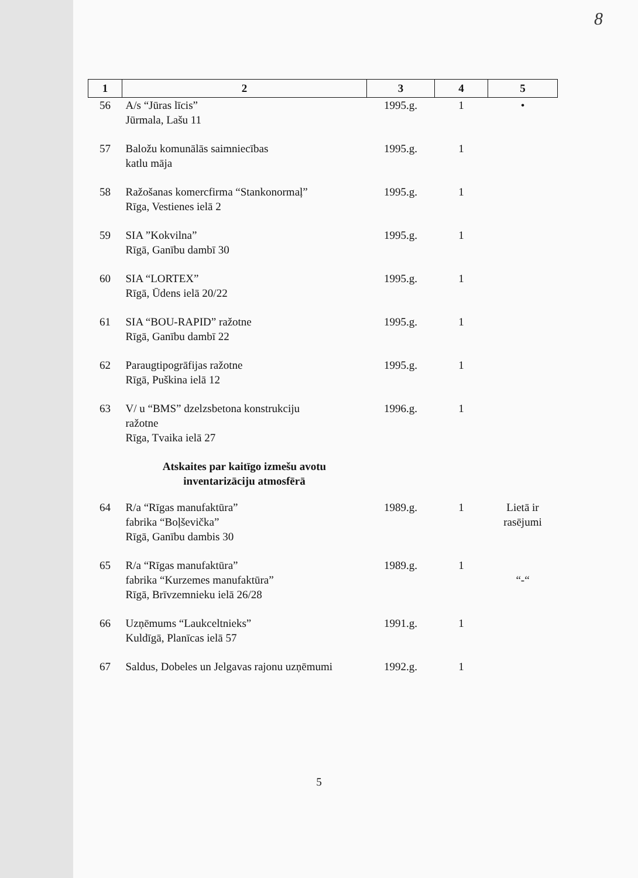8
| 1 | 2 | 3 | 4 | 5 |
| --- | --- | --- | --- | --- |
| 56 | A/s “Jūras līcis” Jūrmala, Lašu 11 | 1995.g. | 1 | • |
| 57 | Baložu komunālās saimniecības katlu māja | 1995.g. | 1 | |
| 58 | Ražošanas komercfirma “Stankonormaļ” Rīga, Vestienes ielā 2 | 1995.g. | 1 | |
| 59 | SIA ”Kokvilna” Rīgā, Ganību dambī 30 | 1995.g. | 1 | |
| 60 | SIA “LORTEX” Rīgā, Ūdens ielā 20/22 | 1995.g. | 1 | |
| 61 | SIA “BOU-RAPID” ražotne Rīgā, Ganību dambī 22 | 1995.g. | 1 | |
| 62 | Paraugtipogrāfijas ražotne Rīgā, Puškina ielā 12 | 1995.g. | 1 | |
| 63 | V/ u “BMS” dzelzsbetona konstrukciju ražotne Rīga, Tvaika ielā 27 | 1996.g. | 1 | |
| | Atskaites par kaitīgo izmešu avotu inventarizāciju atmosfērā | | | |
| 64 | R/a “Rīgas manufaktūra” fabrika “Boļševička” Rīgā, Ganību dambis 30 | 1989.g. | 1 | Lietā ir rasējumi |
| 65 | R/a “Rīgas manufaktūra” fabrika “Kurzemes manufaktūra” Rīgā, Brīvzemnieku ielā 26/28 | 1989.g. | 1 | “-“ |
| 66 | Uzņēmums “Laukceltnieks” Kuldīgā, Planīcas ielā 57 | 1991.g. | 1 | |
| 67 | Saldus, Dobeles un Jelgavas rajonu uzņēmumi | 1992.g. | 1 | |
5